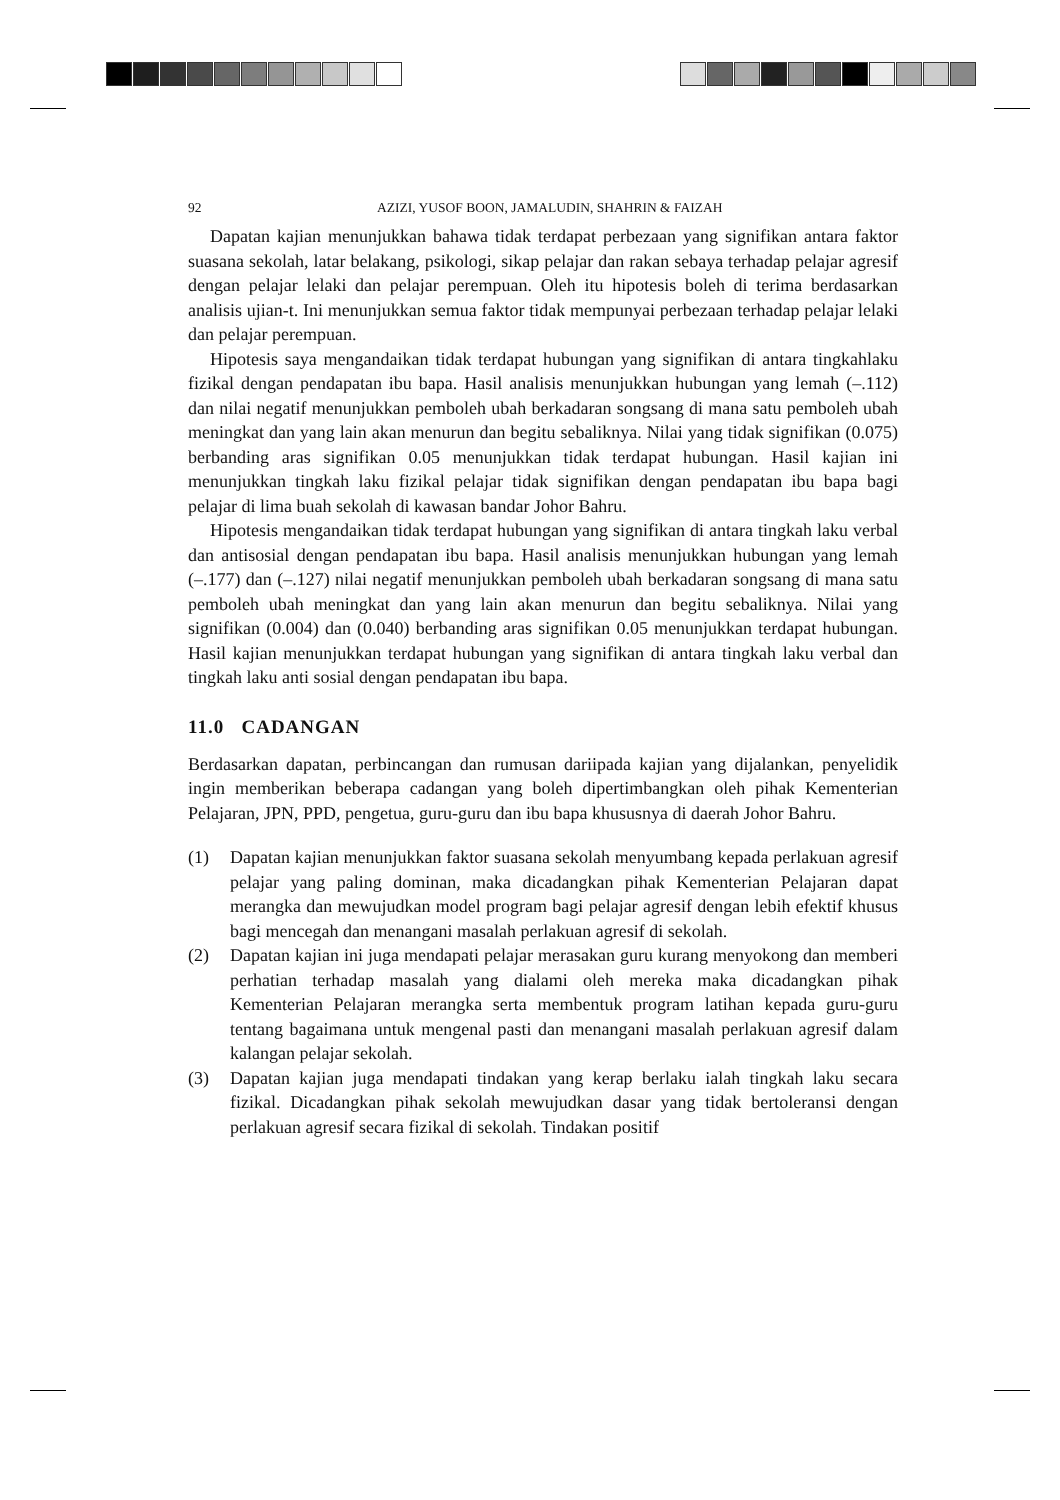92 AZIZI, YUSOF BOON, JAMALUDIN, SHAHRIN & FAIZAH
Dapatan kajian menunjukkan bahawa tidak terdapat perbezaan yang signifikan antara faktor suasana sekolah, latar belakang, psikologi, sikap pelajar dan rakan sebaya terhadap pelajar agresif dengan pelajar lelaki dan pelajar perempuan. Oleh itu hipotesis boleh di terima berdasarkan analisis ujian-t. Ini menunjukkan semua faktor tidak mempunyai perbezaan terhadap pelajar lelaki dan pelajar perempuan.
Hipotesis saya mengandaikan tidak terdapat hubungan yang signifikan di antara tingkahlaku fizikal dengan pendapatan ibu bapa. Hasil analisis menunjukkan hubungan yang lemah (–.112) dan nilai negatif menunjukkan pemboleh ubah berkadaran songsang di mana satu pemboleh ubah meningkat dan yang lain akan menurun dan begitu sebaliknya. Nilai yang tidak signifikan (0.075) berbanding aras signifikan 0.05 menunjukkan tidak terdapat hubungan. Hasil kajian ini menunjukkan tingkah laku fizikal pelajar tidak signifikan dengan pendapatan ibu bapa bagi pelajar di lima buah sekolah di kawasan bandar Johor Bahru.
Hipotesis mengandaikan tidak terdapat hubungan yang signifikan di antara tingkah laku verbal dan antisosial dengan pendapatan ibu bapa. Hasil analisis menunjukkan hubungan yang lemah (–.177) dan (–.127) nilai negatif menunjukkan pemboleh ubah berkadaran songsang di mana satu pemboleh ubah meningkat dan yang lain akan menurun dan begitu sebaliknya. Nilai yang signifikan (0.004) dan (0.040) berbanding aras signifikan 0.05 menunjukkan terdapat hubungan. Hasil kajian menunjukkan terdapat hubungan yang signifikan di antara tingkah laku verbal dan tingkah laku anti sosial dengan pendapatan ibu bapa.
11.0 CADANGAN
Berdasarkan dapatan, perbincangan dan rumusan dariipada kajian yang dijalankan, penyelidik ingin memberikan beberapa cadangan yang boleh dipertimbangkan oleh pihak Kementerian Pelajaran, JPN, PPD, pengetua, guru-guru dan ibu bapa khususnya di daerah Johor Bahru.
(1) Dapatan kajian menunjukkan faktor suasana sekolah menyumbang kepada perlakuan agresif pelajar yang paling dominan, maka dicadangkan pihak Kementerian Pelajaran dapat merangka dan mewujudkan model program bagi pelajar agresif dengan lebih efektif khusus bagi mencegah dan menangani masalah perlakuan agresif di sekolah.
(2) Dapatan kajian ini juga mendapati pelajar merasakan guru kurang menyokong dan memberi perhatian terhadap masalah yang dialami oleh mereka maka dicadangkan pihak Kementerian Pelajaran merangka serta membentuk program latihan kepada guru-guru tentang bagaimana untuk mengenal pasti dan menangani masalah perlakuan agresif dalam kalangan pelajar sekolah.
(3) Dapatan kajian juga mendapati tindakan yang kerap berlaku ialah tingkah laku secara fizikal. Dicadangkan pihak sekolah mewujudkan dasar yang tidak bertoleransi dengan perlakuan agresif secara fizikal di sekolah. Tindakan positif